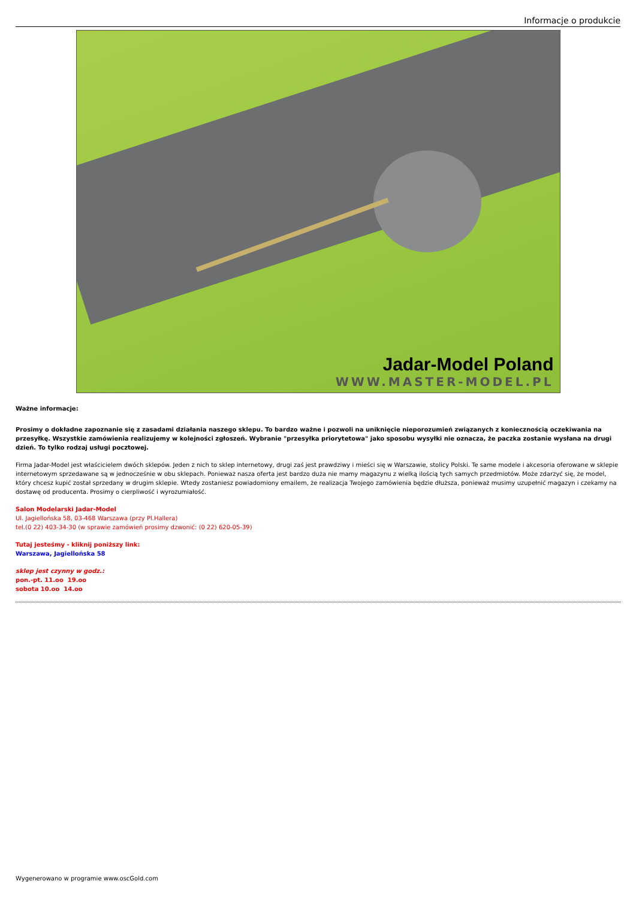Informacje o produkcie
Jadar-Model Poland
WWW.MASTER-MODEL.PL
Ważne informacje:
Prosimy o dokładne zapoznanie się z zasadami działania naszego sklepu. To bardzo ważne i pozwoli na uniknięcie nieporozumień związanych z koniecznością oczekiwania na przesyłkę. Wszystkie zamówienia realizujemy w kolejności zgłoszeń. Wybranie "przesyłka priorytetowa" jako sposobu wysyłki nie oznacza, że paczka zostanie wysłana na drugi dzień. To tylko rodzaj usługi pocztowej.
Firma Jadar-Model jest właścicielem dwóch sklepów. Jeden z nich to sklep internetowy, drugi zaś jest prawdziwy i mieści się w Warszawie, stolicy Polski. Te same modele i akcesoria oferowane w sklepie internetowym sprzedawane są w jednocześnie w obu sklepach. Ponieważ nasza oferta jest bardzo duża nie mamy magazynu z wielką ilością tych samych przedmiotów. Może zdarzyć się, że model, który chcesz kupić został sprzedany w drugim sklepie. Wtedy zostaniesz powiadomiony emailem, że realizacja Twojego zamówienia będzie dłuższa, ponieważ musimy uzupełnić magazyn i czekamy na dostawę od producenta. Prosimy o cierpliwość i wyrozumiałość.
Salon Modelarski Jadar-Model
Ul. Jagiellońska 58, 03-468 Warszawa (przy Pl.Hallera)
tel.(0 22) 403-34-30 (w sprawie zamówień prosimy dzwonić: (0 22) 620-05-39)
Tutaj jesteśmy - kliknij poniższy link:
Warszawa, Jagiellońska 58
sklep jest czynny w godz.:
pon.-pt. 11.oo 19.oo
sobota 10.oo 14.oo
Wygenerowano w programie www.oscGold.com